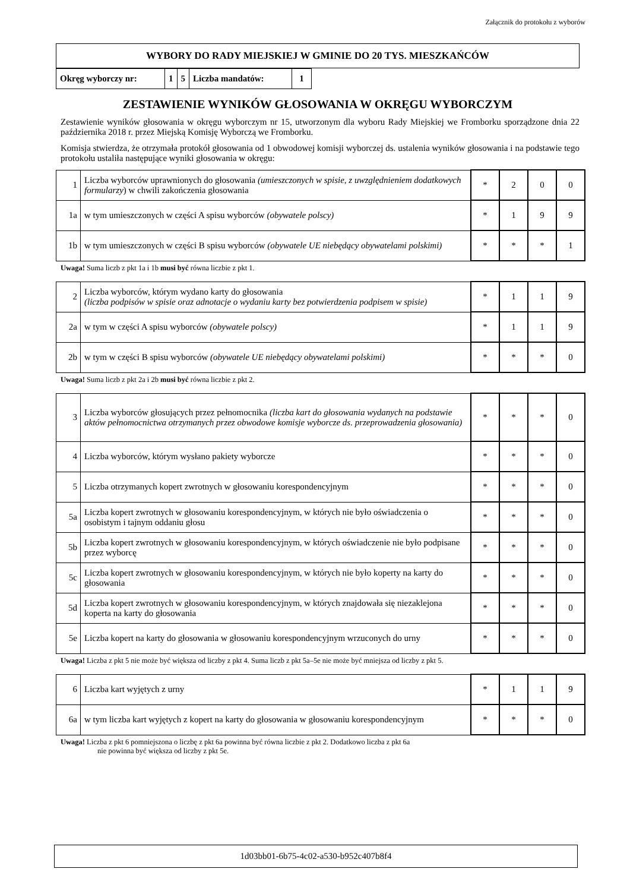Załącznik do protokołu z wyborów
WYBORY DO RADY MIEJSKIEJ W GMINIE DO 20 TYS. MIESZKAŃCÓW
| Okręg wyborczy nr: | 1 | 5 | Liczba mandatów: | 1 |
ZESTAWIENIE WYNIKÓW GŁOSOWANIA W OKRĘGU WYBORCZYM
Zestawienie wyników głosowania w okręgu wyborczym nr 15, utworzonym dla wyboru Rady Miejskiej we Fromborku sporządzone dnia 22 października 2018 r. przez Miejską Komisję Wyborczą we Fromborku.
Komisja stwierdza, że otrzymała protokół głosowania od 1 obwodowej komisji wyborczej ds. ustalenia wyników głosowania i na podstawie tego protokołu ustaliła następujące wyniki głosowania w okręgu:
| 1 | Liczba wyborców uprawnionych do głosowania (umieszczonych w spisie, z uwzględnieniem dodatkowych formularzy ) w chwili zakończenia głosowania | * | 2 | 0 | 0 |
| 1a | w tym umieszczonych w części A spisu wyborców (obywatele polscy) | * | 1 | 9 | 9 |
| 1b | w tym umieszczonych w części B spisu wyborców (obywatele UE niebędący obywatelami polskimi) | * | * | * | 1 |
Uwaga! Suma liczb z pkt 1a i 1b musi być równa liczbie z pkt 1.
| 2 | Liczba wyborców, którym wydano karty do głosowania (liczba podpisów w spisie oraz adnotacje o wydaniu karty bez potwierdzenia podpisem w spisie) | * | 1 | 1 | 9 |
| 2a | w tym w części A spisu wyborców (obywatele polscy) | * | 1 | 1 | 9 |
| 2b | w tym w części B spisu wyborców (obywatele UE niebędący obywatelami polskimi) | * | * | * | 0 |
Uwaga! Suma liczb z pkt 2a i 2b musi być równa liczbie z pkt 2.
| 3 | Liczba wyborców głosujących przez pełnomocnika (liczba kart do głosowania wydanych na podstawie aktów pełnomocnictwa otrzymanych przez obwodowe komisje wyborcze ds. przeprowadzenia głosowania) | * | * | * | 0 |
| 4 | Liczba wyborców, którym wysłano pakiety wyborcze | * | * | * | 0 |
| 5 | Liczba otrzymanych kopert zwrotnych w głosowaniu korespondencyjnym | * | * | * | 0 |
| 5a | Liczba kopert zwrotnych w głosowaniu korespondencyjnym, w których nie było oświadczenia o osobistym i tajnym oddaniu głosu | * | * | * | 0 |
| 5b | Liczba kopert zwrotnych w głosowaniu korespondencyjnym, w których oświadczenie nie było podpisane przez wyborcę | * | * | * | 0 |
| 5c | Liczba kopert zwrotnych w głosowaniu korespondencyjnym, w których nie było koperty na karty do głosowania | * | * | * | 0 |
| 5d | Liczba kopert zwrotnych w głosowaniu korespondencyjnym, w których znajdowała się niezaklejona koperta na karty do głosowania | * | * | * | 0 |
| 5e | Liczba kopert na karty do głosowania w głosowaniu korespondencyjnym wrzuconych do urny | * | * | * | 0 |
Uwaga! Liczba z pkt 5 nie może być większa od liczby z pkt 4. Suma liczb z pkt 5a–5e nie może być mniejsza od liczby z pkt 5.
| 6 | Liczba kart wyjętych z urny | * | 1 | 1 | 9 |
| 6a | w tym liczba kart wyjętych z kopert na karty do głosowania w głosowaniu korespondencyjnym | * | * | * | 0 |
Uwaga! Liczba z pkt 6 pomniejszona o liczbę z pkt 6a powinna być równa liczbie z pkt 2. Dodatkowo liczba z pkt 6a
nie powinna być większa od liczby z pkt 5e.
1d03bb01-6b75-4c02-a530-b952c407b8f4